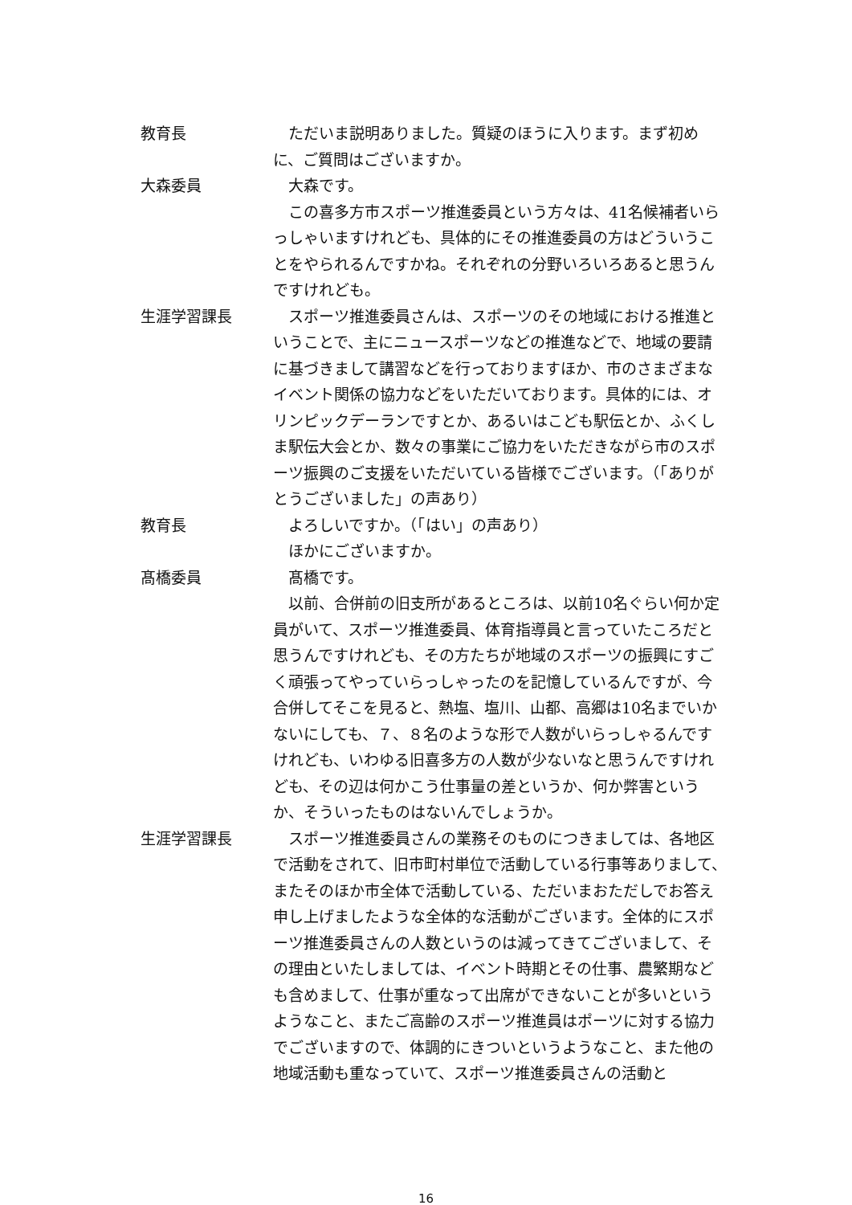教育長 ただいま説明ありました。質疑のほうに入ります。まず初めに、ご質問はございますか。
大森委員 大森です。
この喜多方市スポーツ推進委員という方々は、41名候補者いらっしゃいますけれども、具体的にその推進委員の方はどういうことをやられるんですかね。それぞれの分野いろいろあると思うんですけれども。
生涯学習課長 スポーツ推進委員さんは、スポーツのその地域における推進ということで、主にニュースポーツなどの推進などで、地域の要請に基づきまして講習などを行っておりますほか、市のさまざまなイベント関係の協力などをいただいております。具体的には、オリンピックデーランですとか、あるいはこども駅伝とか、ふくしま駅伝大会とか、数々の事業にご協力をいただきながら市のスポーツ振興のご支援をいただいている皆様でございます。（「ありがとうございました」の声あり）
教育長 よろしいですか。（「はい」の声あり）
ほかにございますか。
髙橋委員 髙橋です。
以前、合併前の旧支所があるところは、以前10名ぐらい何か定員がいて、スポーツ推進委員、体育指導員と言っていたころだと思うんですけれども、その方たちが地域のスポーツの振興にすごく頑張ってやっていらっしゃったのを記憶しているんですが、今合併してそこを見ると、熱塩、塩川、山都、高郷は10名までいかないにしても、７、８名のような形で人数がいらっしゃるんですけれども、いわゆる旧喜多方の人数が少ないなと思うんですけれども、その辺は何かこう仕事量の差というか、何か弊害というか、そういったものはないんでしょうか。
生涯学習課長 スポーツ推進委員さんの業務そのものにつきましては、各地区で活動をされて、旧市町村単位で活動している行事等ありまして、またそのほか市全体で活動している、ただいまおただしでお答え申し上げましたような全体的な活動がございます。全体的にスポーツ推進委員さんの人数というのは減ってきてございまして、その理由といたしましては、イベント時期とその仕事、農繁期なども含めまして、仕事が重なって出席ができないことが多いというようなこと、またご高齢のスポーツ推進員はポーツに対する協力でございますので、体調的にきついというようなこと、また他の地域活動も重なっていて、スポーツ推進委員さんの活動と
16